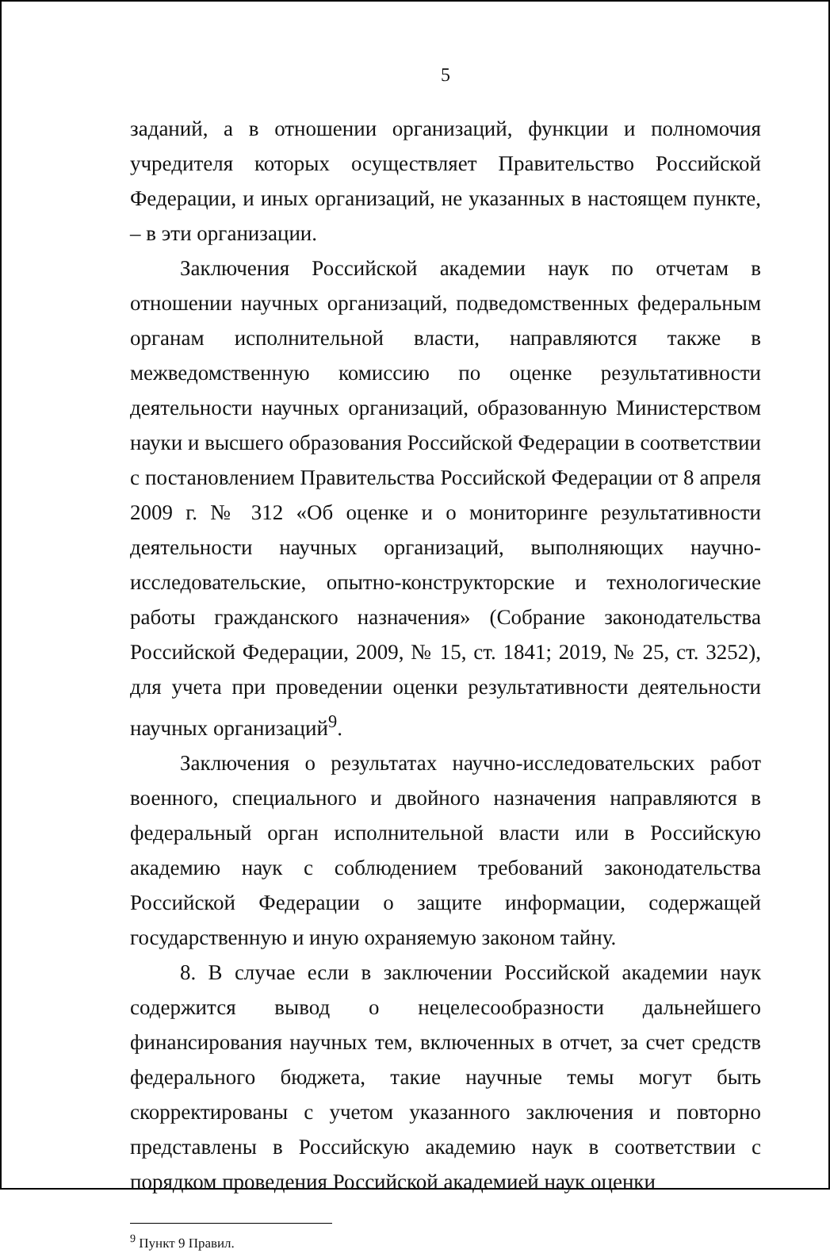5
заданий, а в отношении организаций, функции и полномочия учредителя которых осуществляет Правительство Российской Федерации, и иных организаций, не указанных в настоящем пункте, – в эти организации.
Заключения Российской академии наук по отчетам в отношении научных организаций, подведомственных федеральным органам исполнительной власти, направляются также в межведомственную комиссию по оценке результативности деятельности научных организаций, образованную Министерством науки и высшего образования Российской Федерации в соответствии с постановлением Правительства Российской Федерации от 8 апреля 2009 г. № 312 «Об оценке и о мониторинге результативности деятельности научных организаций, выполняющих научно-исследовательские, опытно-конструкторские и технологические работы гражданского назначения» (Собрание законодательства Российской Федерации, 2009, № 15, ст. 1841; 2019, № 25, ст. 3252), для учета при проведении оценки результативности деятельности научных организаций<sup>9</sup>.
Заключения о результатах научно-исследовательских работ военного, специального и двойного назначения направляются в федеральный орган исполнительной власти или в Российскую академию наук с соблюдением требований законодательства Российской Федерации о защите информации, содержащей государственную и иную охраняемую законом тайну.
8. В случае если в заключении Российской академии наук содержится вывод о нецелесообразности дальнейшего финансирования научных тем, включенных в отчет, за счет средств федерального бюджета, такие научные темы могут быть скорректированы с учетом указанного заключения и повторно представлены в Российскую академию наук в соответствии с порядком проведения Российской академией наук оценки
<sup>9</sup> Пункт 9 Правил.